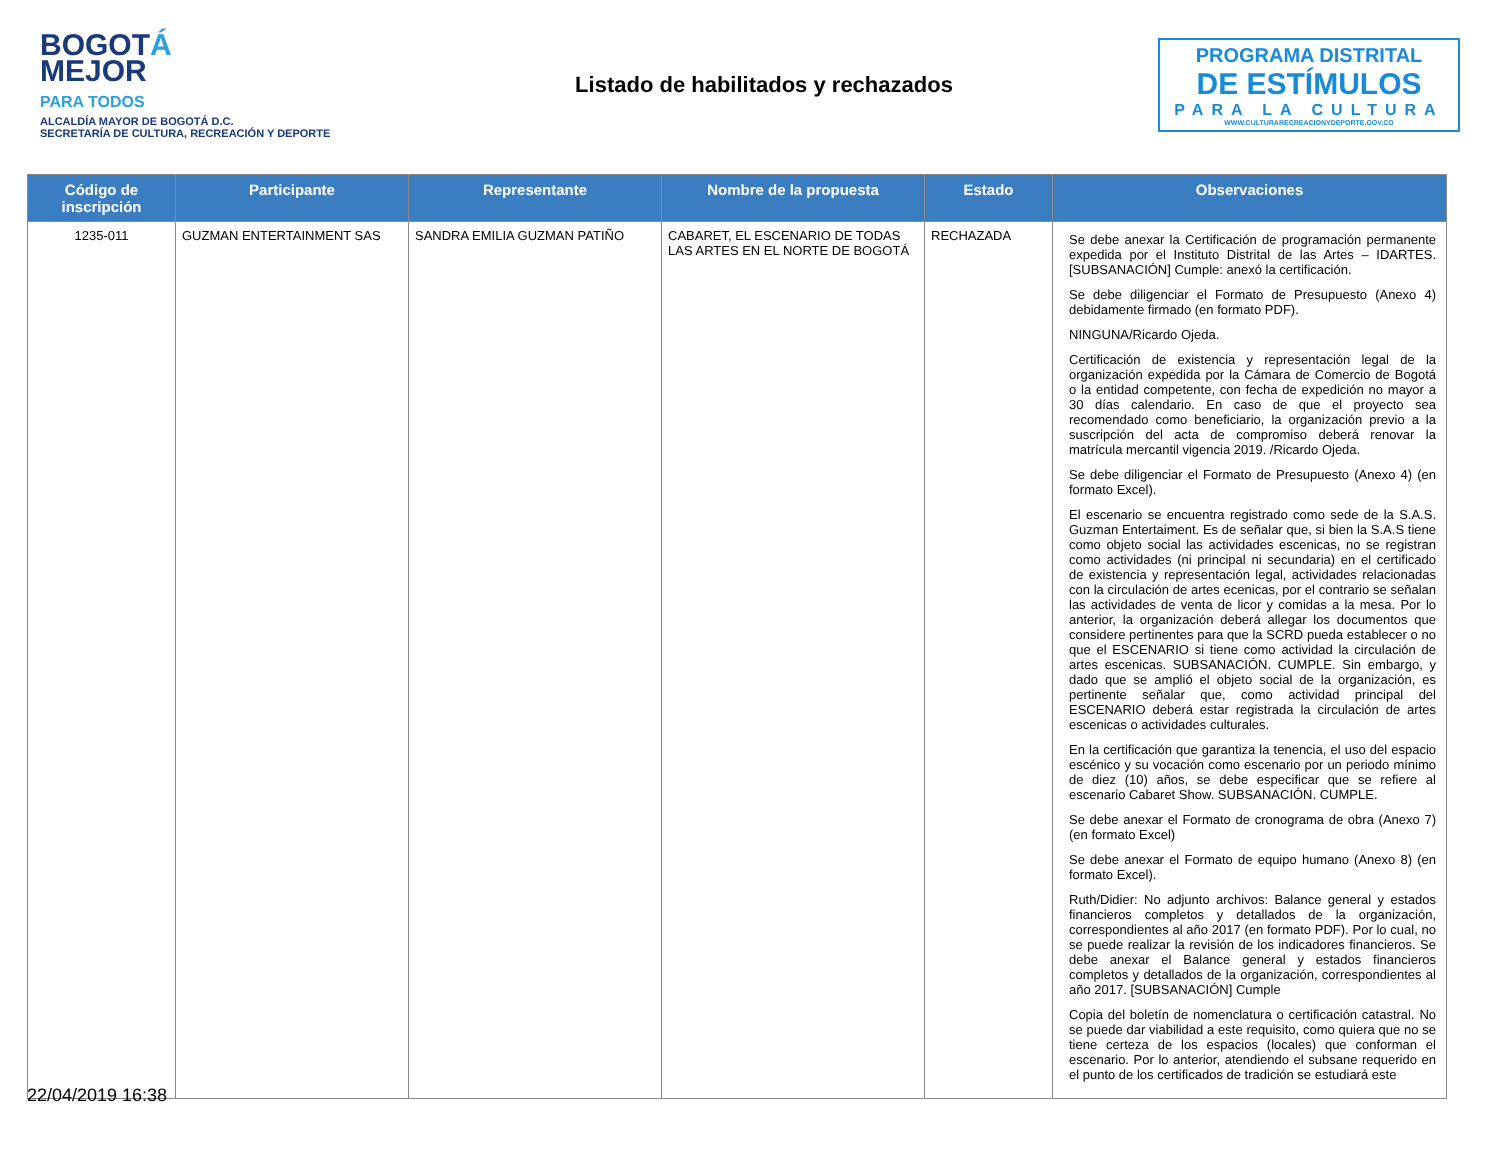BOGOTÁ
MEJOR
PARA TODOS
ALCALDÍA MAYOR DE BOGOTÁ D.C.
SECRETARÍA DE CULTURA, RECREACIÓN Y DEPORTE
Listado de habilitados y rechazados
PROGRAMA DISTRITAL
DE ESTÍMULOS
PARA LA CULTURA
WWW.CULTURARECREACIONYDEPORTE.GOV.CO
| Código de inscripción | Participante | Representante | Nombre de la propuesta | Estado | Observaciones |
| --- | --- | --- | --- | --- | --- |
| 1235-011 | GUZMAN ENTERTAINMENT SAS | SANDRA EMILIA GUZMAN PATIÑO | CABARET, EL ESCENARIO DE TODAS LAS ARTES EN EL NORTE DE BOGOTÁ | RECHAZADA | Se debe anexar la Certificación de programación permanente expedida por el Instituto Distrital de las Artes – IDARTES. [SUBSANACIÓN] Cumple: anexó la certificación. Se debe diligenciar el Formato de Presupuesto (Anexo 4) debidamente firmado (en formato PDF). NINGUNA/Ricardo Ojeda. Certificación de existencia y representación legal de la organización expedida por la Cámara de Comercio de Bogotá o la entidad competente, con fecha de expedición no mayor a 30 días calendario. En caso de que el proyecto sea recomendado como beneficiario, la organización previo a la suscripción del acta de compromiso deberá renovar la matrícula mercantil vigencia 2019. /Ricardo Ojeda. Se debe diligenciar el Formato de Presupuesto (Anexo 4) (en formato Excel). El escenario se encuentra registrado como sede de la S.A.S. Guzman Entertaiment. Es de señalar que, si bien la S.A.S tiene como objeto social las actividades escenicas, no se registran como actividades (ni principal ni secundaria) en el certificado de existencia y representación legal, actividades relacionadas con la circulación de artes ecenicas, por el contrario se señalan las actividades de venta de licor y comidas a la mesa. Por lo anterior, la organización deberá allegar los documentos que considere pertinentes para que la SCRD pueda establecer o no que el ESCENARIO si tiene como actividad la circulación de artes escenicas. SUBSANACIÓN. CUMPLE. Sin embargo, y dado que se amplió el objeto social de la organización, es pertinente señalar que, como actividad principal del ESCENARIO deberá estar registrada la circulación de artes escenicas o actividades culturales. En la certificación que garantiza la tenencia, el uso del espacio escénico y su vocación como escenario por un periodo mínimo de diez (10) años, se debe especificar que se refiere al escenario Cabaret Show. SUBSANACIÓN. CUMPLE. Se debe anexar el Formato de cronograma de obra (Anexo 7) (en formato Excel) Se debe anexar el Formato de equipo humano (Anexo 8) (en formato Excel). Ruth/Didier: No adjunto archivos: Balance general y estados financieros completos y detallados de la organización, correspondientes al año 2017 (en formato PDF). Por lo cual, no se puede realizar la revisión de los indicadores financieros. Se debe anexar el Balance general y estados financieros completos y detallados de la organización, correspondientes al año 2017. [SUBSANACIÓN] Cumple Copia del boletín de nomenclatura o certificación catastral. No se puede dar viabilidad a este requisito, como quiera que no se tiene certeza de los espacios (locales) que conforman el escenario. Por lo anterior, atendiendo el subsane requerido en el punto de los certificados de tradición se estudiará este |
22/04/2019 16:38